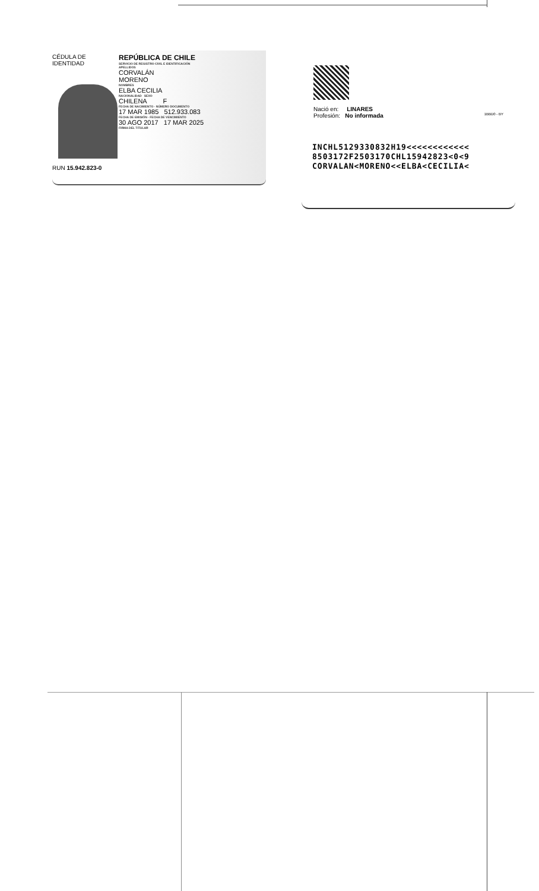CÉDULA DE
IDENTIDAD
RUN 15.942.823-0
REPÚBLICA DE CHILE
SERVICIO DE REGISTRO CIVIL E IDENTIFICACIÓN
APELLIDOS
CORVALÁN
MORENO
NOMBRES
ELBA CECILIA
NACIONALIDAD SEXO
CHILENA F
FECHA DE NACIMIENTO · NÚMERO DOCUMENTO
17 MAR 1985 512.933.083
FECHA DE EMISIÓN · FECHA DE VENCIMIENTO
30 AGO 2017 17 MAR 2025
FIRMA DEL TITULAR
Nació en: LINARES
Profesión: No informada 1BBD0 - BY
INCHL5129330832H19<<<<<<<<<<<<
8503172F2503170CHL15942823<0<9
CORVALAN<MORENO<<ELBA<CECILIA<